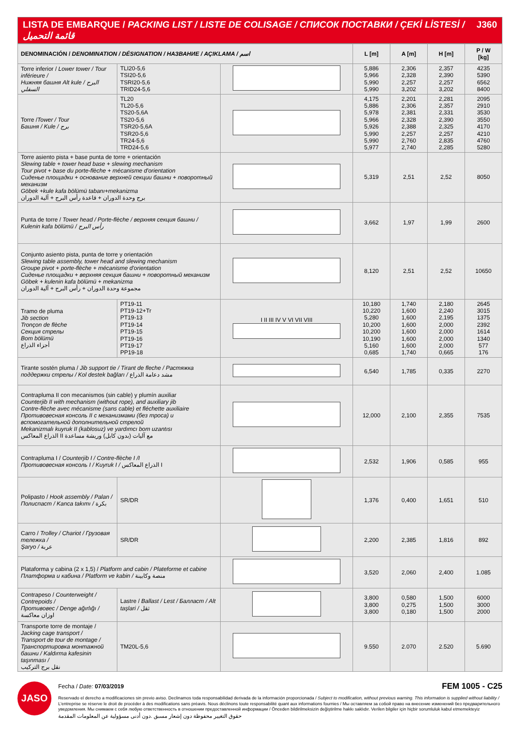LISTA DE EMBARQUE / PACKING LIST / LISTE DE COLISAGE / СПИСОК ПОСТАВКИ / ÇEKİ LİSTESİ / قائمة التحميل J360
| DENOMINACIÓN / DENOMINATION / DÉSIGNATION / НАЗВАНИЕ / AÇIKLAMA / اسم | | | L [m] | A [m] | H [m] | P / W [kg] |
| --- | --- | --- | --- | --- | --- | --- |
| Torre inferior / Lower tower / Tour inférieure / Нижняя башня Alt kule / البرج السفلي | TLI20-5,6 TSI20-5,6 TSRI20-5,6 TRID24-5,6 | | 5,886 5,966 5,990 5,990 | 2,306 2,328 2,257 3,202 | 2,357 2,390 2,257 3,202 | 4235 5390 6562 8400 |
| Torre / Tower / Tour Башня / Kule / برج | TL20 TL20-5,6 TS20-5,6A TS20-5,6 TSR20-5,6A TSR20-5,6 TR24-5,6 TRD24-5,6 | | 4,175 5,886 5,978 5,966 5,926 5,990 5,990 5,977 | 2,201 2,306 2,381 2,328 2,388 2,257 2,760 2,740 | 2,281 2,357 2,331 2,390 2,325 2,257 2,835 2,285 | 2095 2910 3530 3550 4170 4210 4760 5280 |
| Torre asiento pista + base punta de torre + orientación Slewing table + tower head base + slewing mechanism Tour pivot + base du porte-flèche + mécanisme d'orientation Сиденье площадки + основание верхней секции башни + поворотный механизм Göbek +kule kafa bölümü tabanı+mekanizma برج وحدة الدوران + قاعدة رأس البرج + آلية الدوران | | | 5,319 | 2,51 | 2,52 | 8050 |
| Punta de torre / Tower head / Porte-flèche / верхняя секция башни / Kulenin kafa bölümü / رأس البرج | | | 3,662 | 1,97 | 1,99 | 2600 |
| Conjunto asiento pista, punta de torre y orientación Slewing table assembly, tower head and slewing mechanism Groupe pivot + porte-flèche + mécanisme d'orientation Сиденье площадки + верхняя секция башни + поворотный механизм Göbek + kulenin kafa bölümü + mekanizma مجموعة وحدة الدوران + رأس البرج + آلية الدوران | | | 8,120 | 2,51 | 2,52 | 10650 |
| Tramo de pluma Jib section Tronçon de flèche Секция стрелы Bom bölümü أجزاء الذراع | PT19-11 PT19-12+Tr PT19-13 PT19-14 PT19-15 PT19-16 PT19-17 PP19-18 | I II III IV V VI VII VIII | 10,180 10,220 5,280 10,200 10,200 10,190 5,160 0,685 | 1,740 1,600 1,600 1,600 1,600 1,600 1,600 1,740 | 2,180 2,240 2,195 2,000 2,000 2,000 2,000 0,665 | 2645 3015 1375 2392 1614 1340 577 176 |
| Tirante sostén pluma / Jib support tie / Tirant de fleche / Растяжка поддержки стрелы / Kol destek bağları / مشد دعامة الذراع | | | 6,540 | 1,785 | 0,335 | 2270 |
| Contrapluma II con mecanismos (sin cable) y plumín auxiliar Counterjib II with mechanism (without rope), and auxiliary jib Contre-flèche avec mécanisme (sans cable) et fléchette auxiliaire Противовесная консоль II с механизмами (без троса) и вспомогательной дополнительной стрелой Mekanizmalı kuyruk II (kablosuz) ve yardımcı bom uzantısı الذراع المعاكس II مع آليات (بدون كابل) وريشة مساعدة | | | 12,000 | 2,100 | 2,355 | 7535 |
| Contrapluma I / Counterjib I / Contre-flèche I /I Противовесная консоль I / Kuyruk I / الذراع المعاكس I | | | 2,532 | 1,906 | 0,585 | 955 |
| Polipasto / Hook assembly / Palan / Полиспаст / Kanca takımı / بكرة | SR/DR | | 1,376 | 0,400 | 1,651 | 510 |
| Carro / Trolley / Chariot / Грузовая тележка / Şaryo / عربة | SR/DR | | 2,200 | 2,385 | 1,816 | 892 |
| Plataforma y cabina (2 x 1,5) / Platform and cabin / Plateforme et cabine Платформа и кабина / Platform ve kabin / منصة وكابينة | | | 3,520 | 2,060 | 2,400 | 1.085 |
| Contrapeso / Counterweight / Contrepoids / Противовес / Denge ağırlığı / اوزان معاكسة | Lastre / Ballast / Lest / Балласт / Alt taşlari / ثقل | | 3,800 3,800 3,800 | 0,580 0,275 0,180 | 1,500 1,500 1,500 | 6000 3000 2000 |
| Transporte torre de montaje / Jacking cage transport / Transport de tour de montage / Транспортировка монтажной башни / Kaldırma kafesinin taşınması / نقل برج التركيب | TM20L-5,6 | | 9.550 | 2.070 | 2.520 | 5.690 |
JASO
Fecha / Date: 07/03/2019 FEM 1005 - C25
Reservado el derecho a modificaciones sin previo aviso. Declinamos toda responsabilidad derivada de la información proporcionada / Subject to modification, without previous warning. This information is supplied without liability / L'entreprise se réserve le droit de procéder à des modifications sans préavis. Nous déclinons toute responsabilité quant aux informations fournies / Мы оставляем за собой право на внесение изменений без предварительного уведомления. Мы снимаем с себя любую ответственность в отношении предоставленной информации / Önceden bildirilmeksizin değiştirilme hakkı saklıdır. Verilen bilgiler için hiçbir sorumluluk kabul etmemekteyiz
حقوق التغيير محفوظة دون إشعار مسبق .دون أدنى مسؤولية عن المعلومات المقدمة